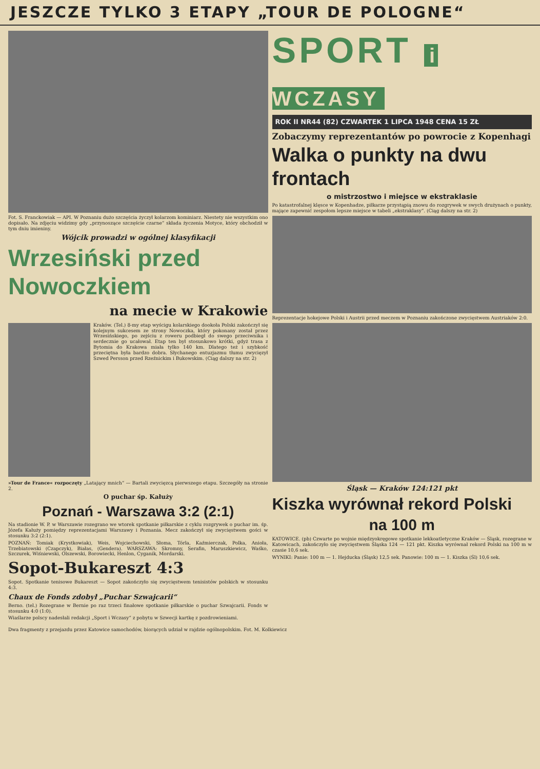JESZCZE TYLKO 3 ETAPY „TOUR DE POLOGNE“
Fot. S. Franckowiak — API. W Poznaniu dużo szczęścia życzył kolarzom kominiarz. Niestety nie wszystkim ono dopisało. Na zdjęciu widzimy gdy „przynoszące szczęście czarne“ składa życzenia Motyce, który obchodził w tym dniu imieniny.
Wójcik prowadzi w ogólnej klasyfikacji
Wrzesiński przed Nowoczkiem
na mecie w Krakowie
Kraków. (Tel.) 8-my etap wyścigu kolarskiego dookoła Polski zakończył się kolejnym sukcesem ze strony Nowoczka, który pokonany został przez Wrzesińskiego, po zejściu z roweru podbiegł do swego przeciwnika i serdecznie go ucałował. Etap ten był stosunkowo krótki, gdyż trasa z Bytomia do Krakowa miała tylko 140 km. Dlatego też i szybkość przeciętna była bardzo dobra. Słychanego entuzjazmu tłumu zwycięzył Szwed Persson przed Rzeźnickim i Bukowskim. (Ciąg dalszy na str. 2)
»Tour de France« rozpoczęty „Latający mnich“ — Bartali zwycięzcą pierwszego etapu. Szczegóły na stronie 2.
O puchar śp. Kałuży
Poznań - Warszawa 3:2 (2:1)
Na stadionie W. P. w Warszawie rozegrano we wtorek spotkanie piłkarskie z cyklu rozgrywek o puchar im. śp. Józefa Kałuży pomiędzy reprezentacjami Warszawy i Poznania. Mecz zakończył się zwycięstwem gości w stosunku 3:2 (2:1).
POZNAŃ: Tomiak (Krystkowiak), Weis, Wojciechowski, Słoma, Tórla, Kaźmierczak, Polka, Anioła, Trzebiatowski (Czapczyk), Białas, (Gendera). WARSZAWA: Skromny, Serafin, Maruszkiewicz, Waśko, Szczurek, Wiśniewski, Olszewski, Borowiecki, Henlon, Cyganik, Mordarski.
Sopot-Bukareszt 4:3
Sopot. Spotkanie tenisowe Bukareszt — Sopot zakończyło się zwycięstwem tenisistów polskich w stosunku 4:3.
Chaux de Fonds zdobył „Puchar Szwajcarii“
Berno. (tel.) Rozegrane w Bernie po raz trzeci finałowe spotkanie piłkarskie o puchar Szwajcarii. Fonds w stosunku 4:0 (1:0).
Wiaślarze polscy nadesłali redakcji „Sport i Wczasy“ z pobytu w Szwecji kartkę z pozdrowieniami.
SPORT i WCZASY
ROK II NR44 (82) CZWARTEK 1 LIPCA 1948 CENA 15 ZŁ
Zobaczymy reprezentantów po powrocie z Kopenhagi
Walka o punkty na dwu frontach
o mistrzostwo i miejsce w ekstraklasie
Po katastrofalnej klęsce w Kopenhadze, piłkarze przystąpią znowu do rozgrywek w swych drużynach o punkty, mające zapewnić zespołom lepsze miejsce w tabeli „ekstraklasy“. (Ciąg dalszy na str. 2)
Reprezentacje hokejowe Polski i Austrii przed meczem w Poznaniu zakończone zwycięstwem Austriaków 2:0.
Śląsk — Kraków 124:121 pkt
Kiszka wyrównał rekord Polski
na 100 m
KATOWICE. (pb) Czwarte po wojnie międzyokręgowe spotkanie lekkoatletyczne Kraków — Śląsk, rozegrane w Katowicach, zakończyło się zwycięstwem Śląska 124 — 121 pkt. Kiszka wyrównał rekord Polski na 100 m w czasie 10,6 sek.
WYNIKI: Panie: 100 m — 1. Hejducka (Śląsk) 12,5 sek. Panowie: 100 m — 1. Kiszka (Śl) 10,6 sek.
Dwa fragmenty z przejazdu przez Katowice samochodów, biorących udział w rajdzie ogólnopolskim. Fot. M. Kolkiewicz